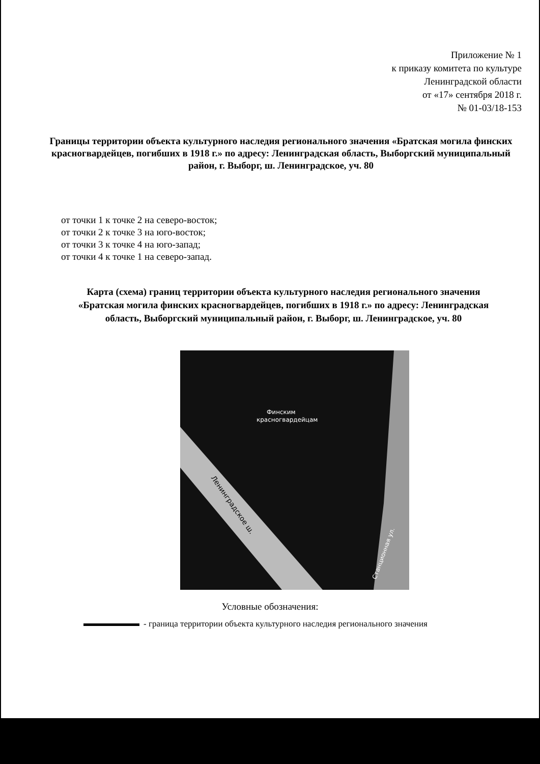Приложение № 1
к приказу комитета по культуре
Ленинградской области
от «17» сентября 2018 г.
№ 01-03/18-153
Границы территории объекта культурного наследия регионального значения «Братская могила финских красногвардейцев, погибших в 1918 г.» по адресу: Ленинградская область, Выборгский муниципальный район, г. Выборг, ш. Ленинградское, уч. 80
от точки 1 к точке 2 на северо-восток;
от точки 2 к точке 3 на юго-восток;
от точки 3 к точке 4 на юго-запад;
от точки 4 к точке 1 на северо-запад.
Карта (схема) границ территории объекта культурного наследия регионального значения «Братская могила финских красногвардейцев, погибших в 1918 г.» по адресу: Ленинградская область, Выборгский муниципальный район, г. Выборг, ш. Ленинградское, уч. 80
Финским
красногвардейцам
Ленинградское ш.
Станционная ул.
Условные обозначения:
- граница территории объекта культурного наследия регионального значения